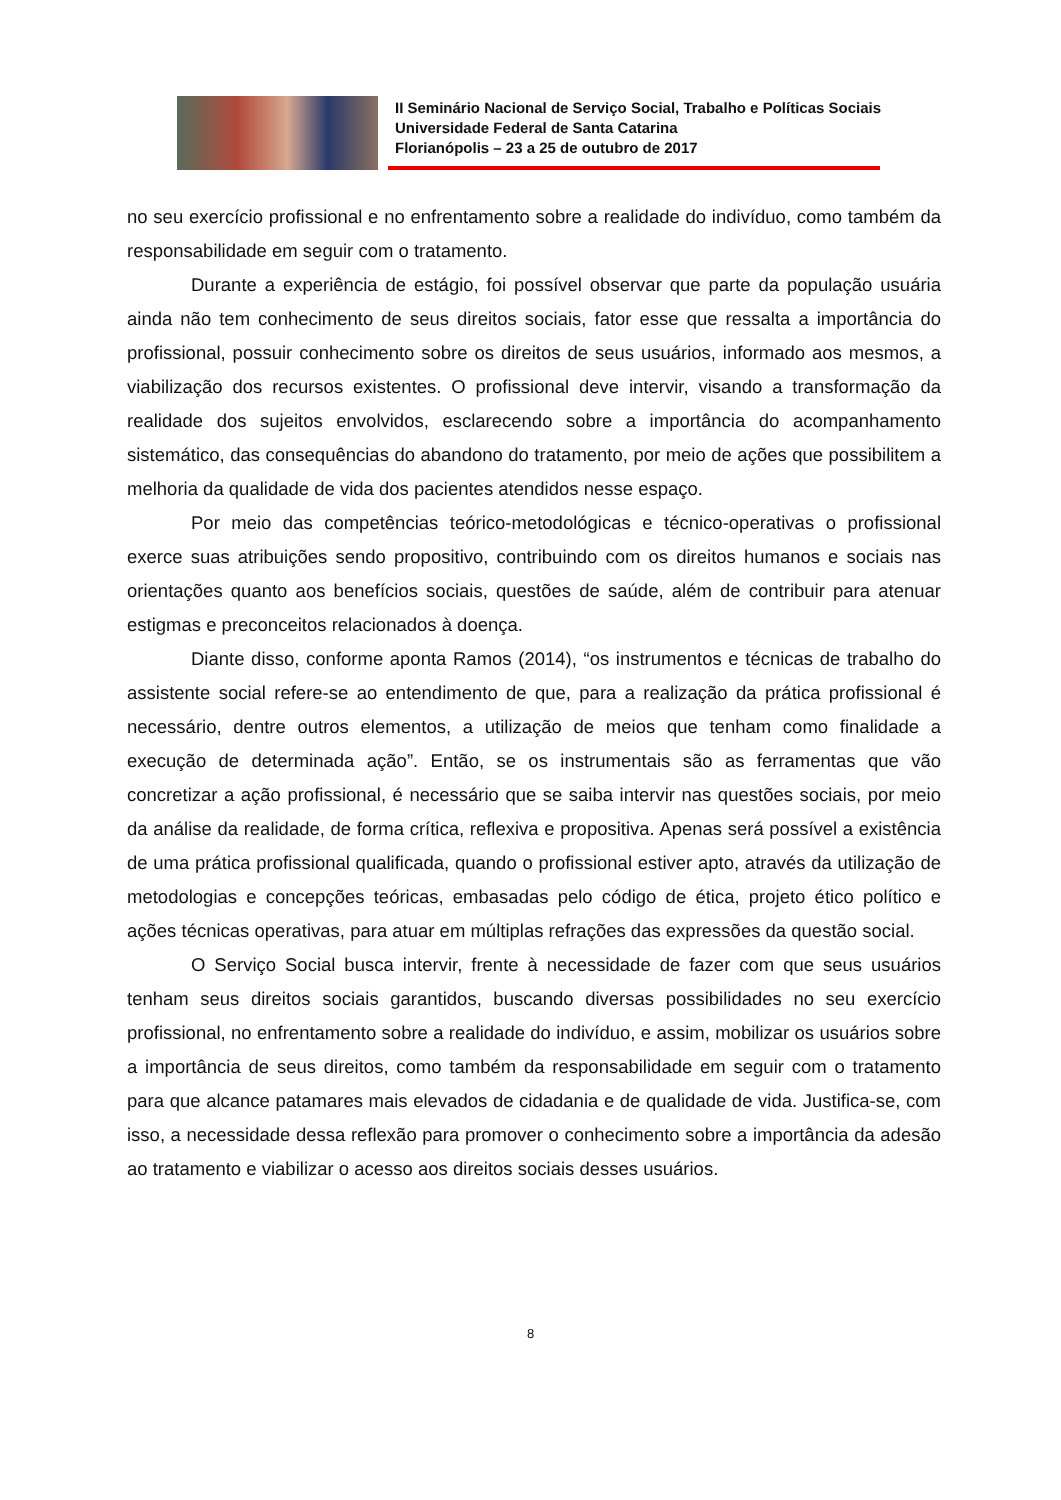II Seminário Nacional de Serviço Social, Trabalho e Políticas Sociais
Universidade Federal de Santa Catarina
Florianópolis – 23 a 25 de outubro de 2017
no seu exercício profissional e no enfrentamento sobre a realidade do indivíduo, como também da responsabilidade em seguir com o tratamento.
Durante a experiência de estágio, foi possível observar que parte da população usuária ainda não tem conhecimento de seus direitos sociais, fator esse que ressalta a importância do profissional, possuir conhecimento sobre os direitos de seus usuários, informado aos mesmos, a viabilização dos recursos existentes. O profissional deve intervir, visando a transformação da realidade dos sujeitos envolvidos, esclarecendo sobre a importância do acompanhamento sistemático, das consequências do abandono do tratamento, por meio de ações que possibilitem a melhoria da qualidade de vida dos pacientes atendidos nesse espaço.
Por meio das competências teórico-metodológicas e técnico-operativas o profissional exerce suas atribuições sendo propositivo, contribuindo com os direitos humanos e sociais nas orientações quanto aos benefícios sociais, questões de saúde, além de contribuir para atenuar estigmas e preconceitos relacionados à doença.
Diante disso, conforme aponta Ramos (2014), “os instrumentos e técnicas de trabalho do assistente social refere-se ao entendimento de que, para a realização da prática profissional é necessário, dentre outros elementos, a utilização de meios que tenham como finalidade a execução de determinada ação”. Então, se os instrumentais são as ferramentas que vão concretizar a ação profissional, é necessário que se saiba intervir nas questões sociais, por meio da análise da realidade, de forma crítica, reflexiva e propositiva. Apenas será possível a existência de uma prática profissional qualificada, quando o profissional estiver apto, através da utilização de metodologias e concepções teóricas, embasadas pelo código de ética, projeto ético político e ações técnicas operativas, para atuar em múltiplas refrações das expressões da questão social.
O Serviço Social busca intervir, frente à necessidade de fazer com que seus usuários tenham seus direitos sociais garantidos, buscando diversas possibilidades no seu exercício profissional, no enfrentamento sobre a realidade do indivíduo, e assim, mobilizar os usuários sobre a importância de seus direitos, como também da responsabilidade em seguir com o tratamento para que alcance patamares mais elevados de cidadania e de qualidade de vida. Justifica-se, com isso, a necessidade dessa reflexão para promover o conhecimento sobre a importância da adesão ao tratamento e viabilizar o acesso aos direitos sociais desses usuários.
8